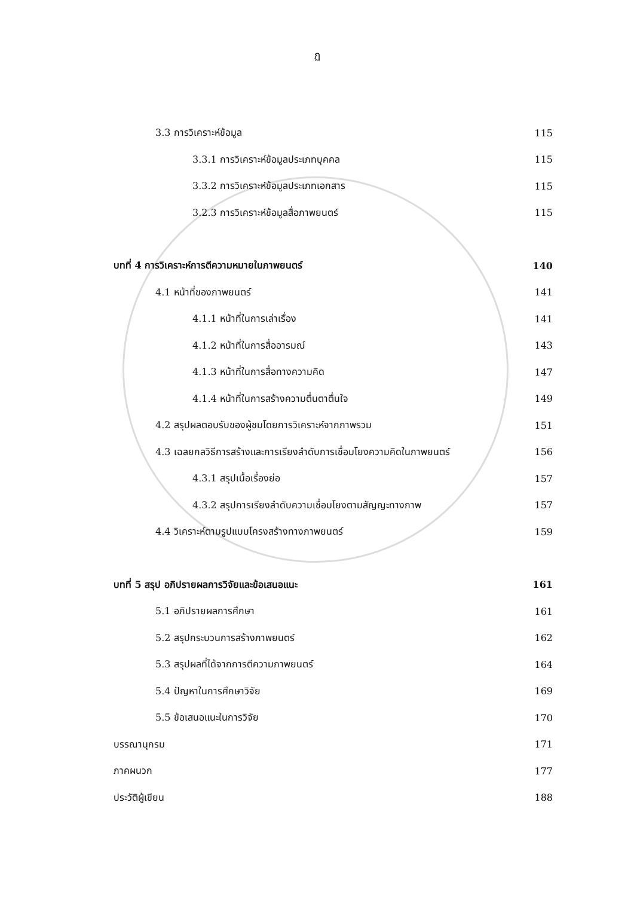ฏ
3.3 การวิเคราะห์ข้อมูล 115
3.3.1 การวิเคราะห์ข้อมูลประเภทบุคคล 115
3.3.2 การวิเคราะห์ข้อมูลประเภทเอกสาร 115
3.2.3 การวิเคราะห์ข้อมูลสื่อภาพยนตร์ 115
บทที่ 4 การวิเคราะห์การตีความหมายในภาพยนตร์ 140
4.1 หน้าที่ของภาพยนตร์ 141
4.1.1 หน้าที่ในการเล่าเรื่อง 141
4.1.2 หน้าที่ในการสื่ออารมณ์ 143
4.1.3 หน้าที่ในการสื่อทางความคิด 147
4.1.4 หน้าที่ในการสร้างความตื่นตาตื่นใจ 149
4.2 สรุปผลตอบรับของผู้ชมโดยการวิเคราะห์จากภาพรวม 151
4.3 เฉลยกลวิธีการสร้างและการเรียงลำดับการเชื่อมโยงความคิดในภาพยนตร์ 156
4.3.1 สรุปเนื้อเรื่องย่อ 157
4.3.2 สรุปการเรียงลำดับความเชื่อมโยงตามสัญญะทางภาพ 157
4.4 วิเคราะห์ตามรูปแบบโครงสร้างทางภาพยนตร์ 159
บทที่ 5 สรุป อภิปรายผลการวิจัยและข้อเสนอแนะ 161
5.1 อภิปรายผลการศึกษา 161
5.2 สรุปกระบวนการสร้างภาพยนตร์ 162
5.3 สรุปผลที่ได้จากการตีความภาพยนตร์ 164
5.4 ปัญหาในการศึกษาวิจัย 169
5.5 ข้อเสนอแนะในการวิจัย 170
บรรณานุกรม 171
ภาคผนวก 177
ประวัติผู้เขียน 188